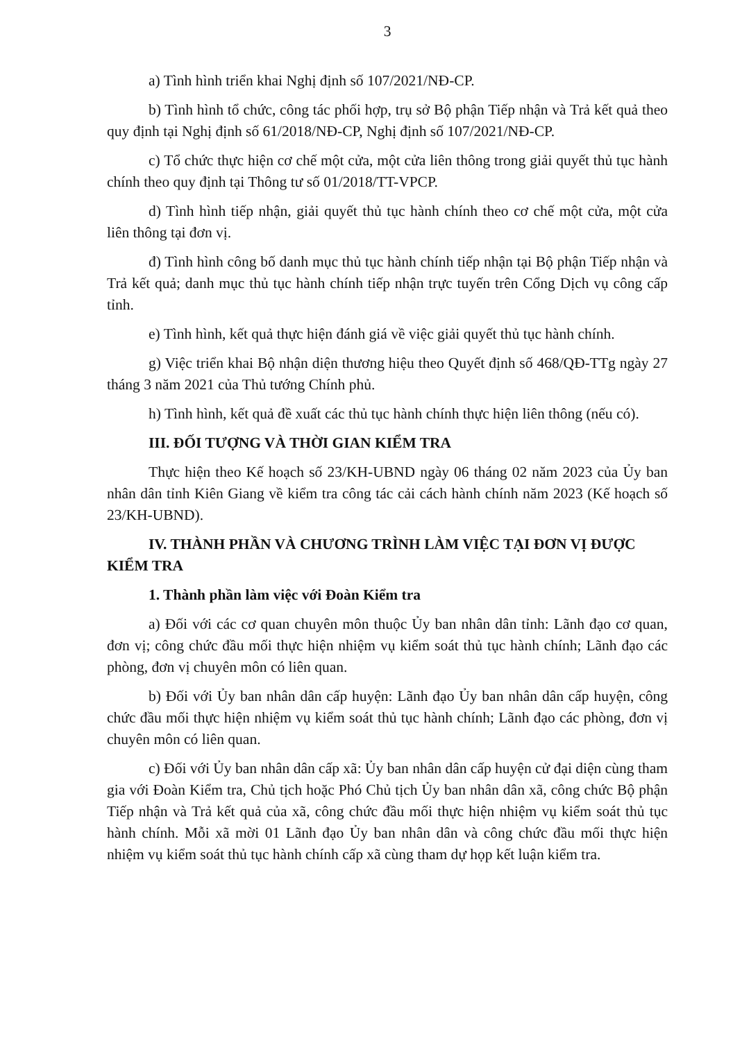3
a) Tình hình triển khai Nghị định số 107/2021/NĐ-CP.
b) Tình hình tổ chức, công tác phối hợp, trụ sở Bộ phận Tiếp nhận và Trả kết quả theo quy định tại Nghị định số 61/2018/NĐ-CP, Nghị định số 107/2021/NĐ-CP.
c) Tổ chức thực hiện cơ chế một cửa, một cửa liên thông trong giải quyết thủ tục hành chính theo quy định tại Thông tư số 01/2018/TT-VPCP.
d) Tình hình tiếp nhận, giải quyết thủ tục hành chính theo cơ chế một cửa, một cửa liên thông tại đơn vị.
đ) Tình hình công bố danh mục thủ tục hành chính tiếp nhận tại Bộ phận Tiếp nhận và Trả kết quả; danh mục thủ tục hành chính tiếp nhận trực tuyến trên Cổng Dịch vụ công cấp tỉnh.
e) Tình hình, kết quả thực hiện đánh giá về việc giải quyết thủ tục hành chính.
g) Việc triển khai Bộ nhận diện thương hiệu theo Quyết định số 468/QĐ-TTg ngày 27 tháng 3 năm 2021 của Thủ tướng Chính phủ.
h) Tình hình, kết quả đề xuất các thủ tục hành chính thực hiện liên thông (nếu có).
III. ĐỐI TƯỢNG VÀ THỜI GIAN KIỂM TRA
Thực hiện theo Kế hoạch số 23/KH-UBND ngày 06 tháng 02 năm 2023 của Ủy ban nhân dân tỉnh Kiên Giang về kiểm tra công tác cải cách hành chính năm 2023 (Kế hoạch số 23/KH-UBND).
IV. THÀNH PHẦN VÀ CHƯƠNG TRÌNH LÀM VIỆC TẠI ĐƠN VỊ ĐƯỢC KIỂM TRA
1. Thành phần làm việc với Đoàn Kiểm tra
a) Đối với các cơ quan chuyên môn thuộc Ủy ban nhân dân tỉnh: Lãnh đạo cơ quan, đơn vị; công chức đầu mối thực hiện nhiệm vụ kiểm soát thủ tục hành chính; Lãnh đạo các phòng, đơn vị chuyên môn có liên quan.
b) Đối với Ủy ban nhân dân cấp huyện: Lãnh đạo Ủy ban nhân dân cấp huyện, công chức đầu mối thực hiện nhiệm vụ kiểm soát thủ tục hành chính; Lãnh đạo các phòng, đơn vị chuyên môn có liên quan.
c) Đối với Ủy ban nhân dân cấp xã: Ủy ban nhân dân cấp huyện cử đại diện cùng tham gia với Đoàn Kiểm tra, Chủ tịch hoặc Phó Chủ tịch Ủy ban nhân dân xã, công chức Bộ phận Tiếp nhận và Trả kết quả của xã, công chức đầu mối thực hiện nhiệm vụ kiểm soát thủ tục hành chính. Mỗi xã mời 01 Lãnh đạo Ủy ban nhân dân và công chức đầu mối thực hiện nhiệm vụ kiểm soát thủ tục hành chính cấp xã cùng tham dự họp kết luận kiểm tra.